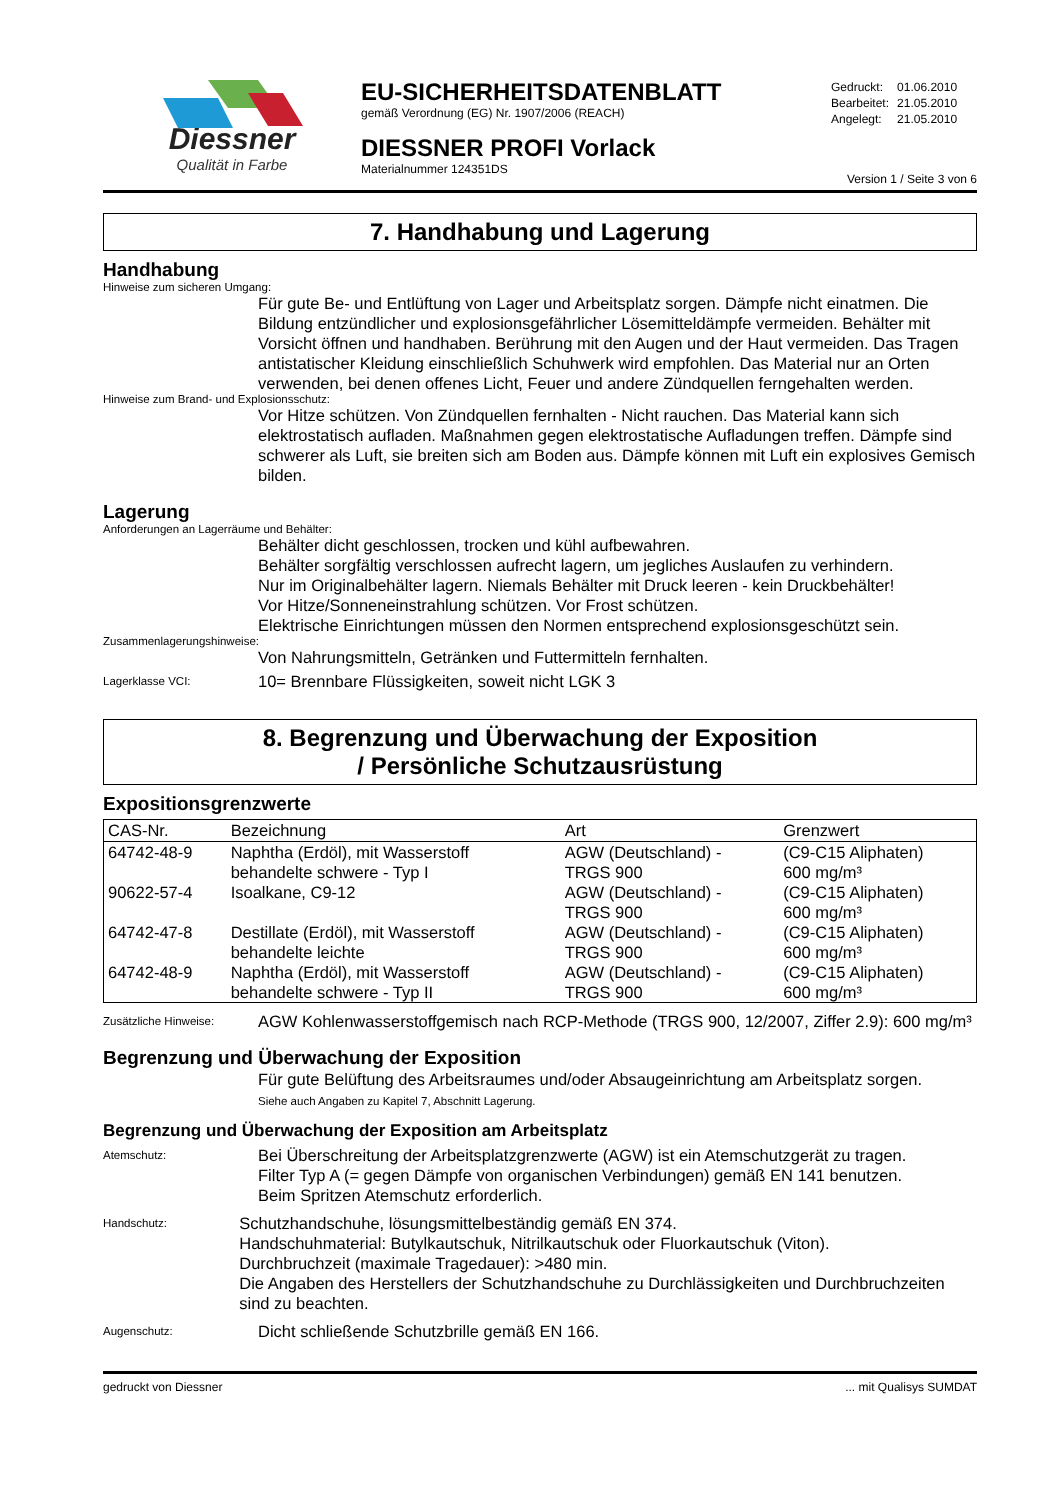Diessner
Qualität in Farbe
EU-SICHERHEITSDATENBLATT
gemäß Verordnung (EG) Nr. 1907/2006 (REACH)
DIESSNER PROFI Vorlack
Materialnummer 124351DS
| Gedruckt: | 01.06.2010 |
| Bearbeitet: | 21.05.2010 |
| Angelegt: | 21.05.2010 |
Version 1 / Seite 3 von 6
7. Handhabung und Lagerung
Handhabung
Hinweise zum sicheren Umgang:
Für gute Be- und Entlüftung von Lager und Arbeitsplatz sorgen. Dämpfe nicht einatmen. Die Bildung entzündlicher und explosionsgefährlicher Lösemitteldämpfe vermeiden. Behälter mit Vorsicht öffnen und handhaben. Berührung mit den Augen und der Haut vermeiden. Das Tragen antistatischer Kleidung einschließlich Schuhwerk wird empfohlen. Das Material nur an Orten verwenden, bei denen offenes Licht, Feuer und andere Zündquellen ferngehalten werden.
Hinweise zum Brand- und Explosionsschutz:
Vor Hitze schützen. Von Zündquellen fernhalten - Nicht rauchen. Das Material kann sich elektrostatisch aufladen. Maßnahmen gegen elektrostatische Aufladungen treffen. Dämpfe sind schwerer als Luft, sie breiten sich am Boden aus. Dämpfe können mit Luft ein explosives Gemisch bilden.
Lagerung
Anforderungen an Lagerräume und Behälter:
Behälter dicht geschlossen, trocken und kühl aufbewahren.
Behälter sorgfältig verschlossen aufrecht lagern, um jegliches Auslaufen zu verhindern.
Nur im Originalbehälter lagern. Niemals Behälter mit Druck leeren - kein Druckbehälter!
Vor Hitze/Sonneneinstrahlung schützen. Vor Frost schützen.
Elektrische Einrichtungen müssen den Normen entsprechend explosionsgeschützt sein.
Zusammenlagerungshinweise:
Von Nahrungsmitteln, Getränken und Futtermitteln fernhalten.
Lagerklasse VCI:
10= Brennbare Flüssigkeiten, soweit nicht LGK 3
8. Begrenzung und Überwachung der Exposition
/ Persönliche Schutzausrüstung
Expositionsgrenzwerte
| CAS-Nr. | Bezeichnung | Art | Grenzwert |
| --- | --- | --- | --- |
| 64742-48-9 | Naphtha (Erdöl), mit Wasserstoff behandelte schwere - Typ I | AGW (Deutschland) - TRGS 900 | (C9-C15 Aliphaten) 600 mg/m³ |
| 90622-57-4 | Isoalkane, C9-12 | AGW (Deutschland) - TRGS 900 | (C9-C15 Aliphaten) 600 mg/m³ |
| 64742-47-8 | Destillate (Erdöl), mit Wasserstoff behandelte leichte | AGW (Deutschland) - TRGS 900 | (C9-C15 Aliphaten) 600 mg/m³ |
| 64742-48-9 | Naphtha (Erdöl), mit Wasserstoff behandelte schwere - Typ II | AGW (Deutschland) - TRGS 900 | (C9-C15 Aliphaten) 600 mg/m³ |
Zusätzliche Hinweise:
AGW Kohlenwasserstoffgemisch nach RCP-Methode (TRGS 900, 12/2007, Ziffer 2.9): 600 mg/m³
Begrenzung und Überwachung der Exposition
Für gute Belüftung des Arbeitsraumes und/oder Absaugeinrichtung am Arbeitsplatz sorgen.
Siehe auch Angaben zu Kapitel 7, Abschnitt Lagerung.
Begrenzung und Überwachung der Exposition am Arbeitsplatz
Atemschutz:
Bei Überschreitung der Arbeitsplatzgrenzwerte (AGW) ist ein Atemschutzgerät zu tragen.
Filter Typ A (= gegen Dämpfe von organischen Verbindungen) gemäß EN 141 benutzen.
Beim Spritzen Atemschutz erforderlich.
Handschutz:
Schutzhandschuhe, lösungsmittelbeständig gemäß EN 374.
Handschuhmaterial: Butylkautschuk, Nitrilkautschuk oder Fluorkautschuk (Viton).
Durchbruchzeit (maximale Tragedauer): >480 min.
Die Angaben des Herstellers der Schutzhandschuhe zu Durchlässigkeiten und Durchbruchzeiten sind zu beachten.
Augenschutz:
Dicht schließende Schutzbrille gemäß EN 166.
gedruckt von Diessner ... mit Qualisys SUMDAT